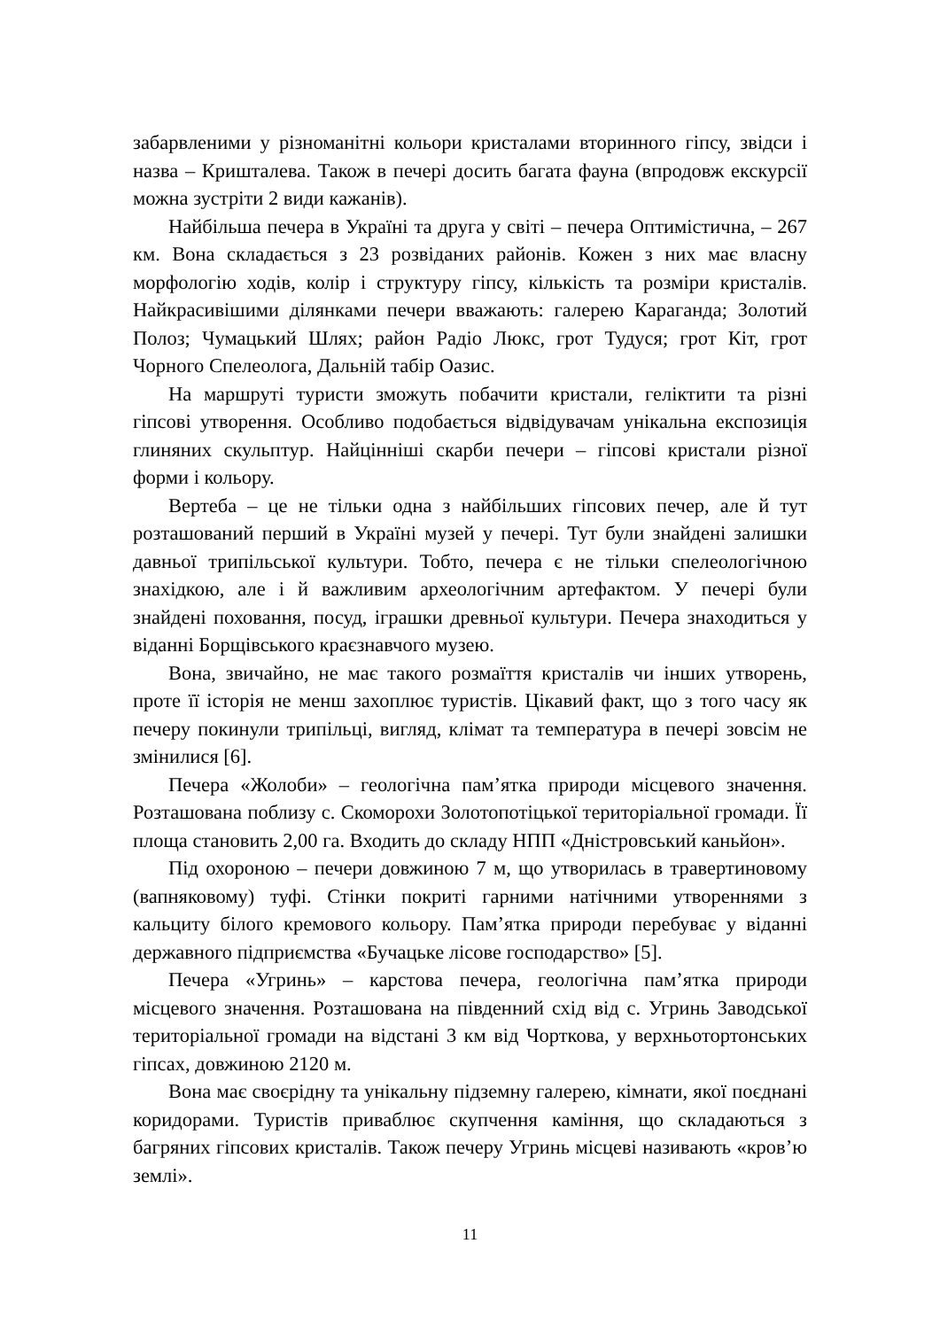забарвленими у різноманітні кольори кристалами вторинного гіпсу, звідси і назва – Кришталева. Також в печері досить багата фауна (впродовж екскурсії можна зустріти 2 види кажанів).
Найбільша печера в Україні та друга у світі – печера Оптимістична, – 267 км. Вона складається з 23 розвіданих районів. Кожен з них має власну морфологію ходів, колір і структуру гіпсу, кількість та розміри кристалів. Найкрасивішими ділянками печери вважають: галерею Караганда; Золотий Полоз; Чумацький Шлях; район Радіо Люкс, грот Тудуся; грот Кіт, грот Чорного Спелеолога, Дальній табір Оазис.
На маршруті туристи зможуть побачити кристали, геліктити та різні гіпсові утворення. Особливо подобається відвідувачам унікальна експозиція глиняних скульптур. Найцінніші скарби печери – гіпсові кристали різної форми і кольору.
Вертеба – це не тільки одна з найбільших гіпсових печер, але й тут розташований перший в Україні музей у печері. Тут були знайдені залишки давньої трипільської культури. Тобто, печера є не тільки спелеологічною знахідкою, але і й важливим археологічним артефактом. У печері були знайдені поховання, посуд, іграшки древньої культури. Печера знаходиться у віданні Борщівського краєзнавчого музею.
Вона, звичайно, не має такого розмаїття кристалів чи інших утворень, проте її історія не менш захоплює туристів. Цікавий факт, що з того часу як печеру покинули трипільці, вигляд, клімат та температура в печері зовсім не змінилися [6].
Печера «Жолоби» – геологічна пам’ятка природи місцевого значення. Розташована поблизу с. Скоморохи Золотопотіцької територіальної громади. Її площа становить 2,00 га. Входить до складу НПП «Дністровський каньйон».
Під охороною – печери довжиною 7 м, що утворилась в травертиновому (вапняковому) туфі. Стінки покриті гарними натічними утвореннями з кальциту білого кремового кольору. Пам’ятка природи перебуває у віданні державного підприємства «Бучацьке лісове господарство» [5].
Печера «Угринь» – карстова печера, геологічна пам’ятка природи місцевого значення. Розташована на південний схід від с. Угринь Заводської територіальної громади на відстані 3 км від Чорткова, у верхньотортонських гіпсах, довжиною 2120 м.
Вона має своєрідну та унікальну підземну галерею, кімнати, якої поєднані коридорами. Туристів приваблює скупчення каміння, що складаються з багряних гіпсових кристалів. Також печеру Угринь місцеві називають «кров’ю землі».
11